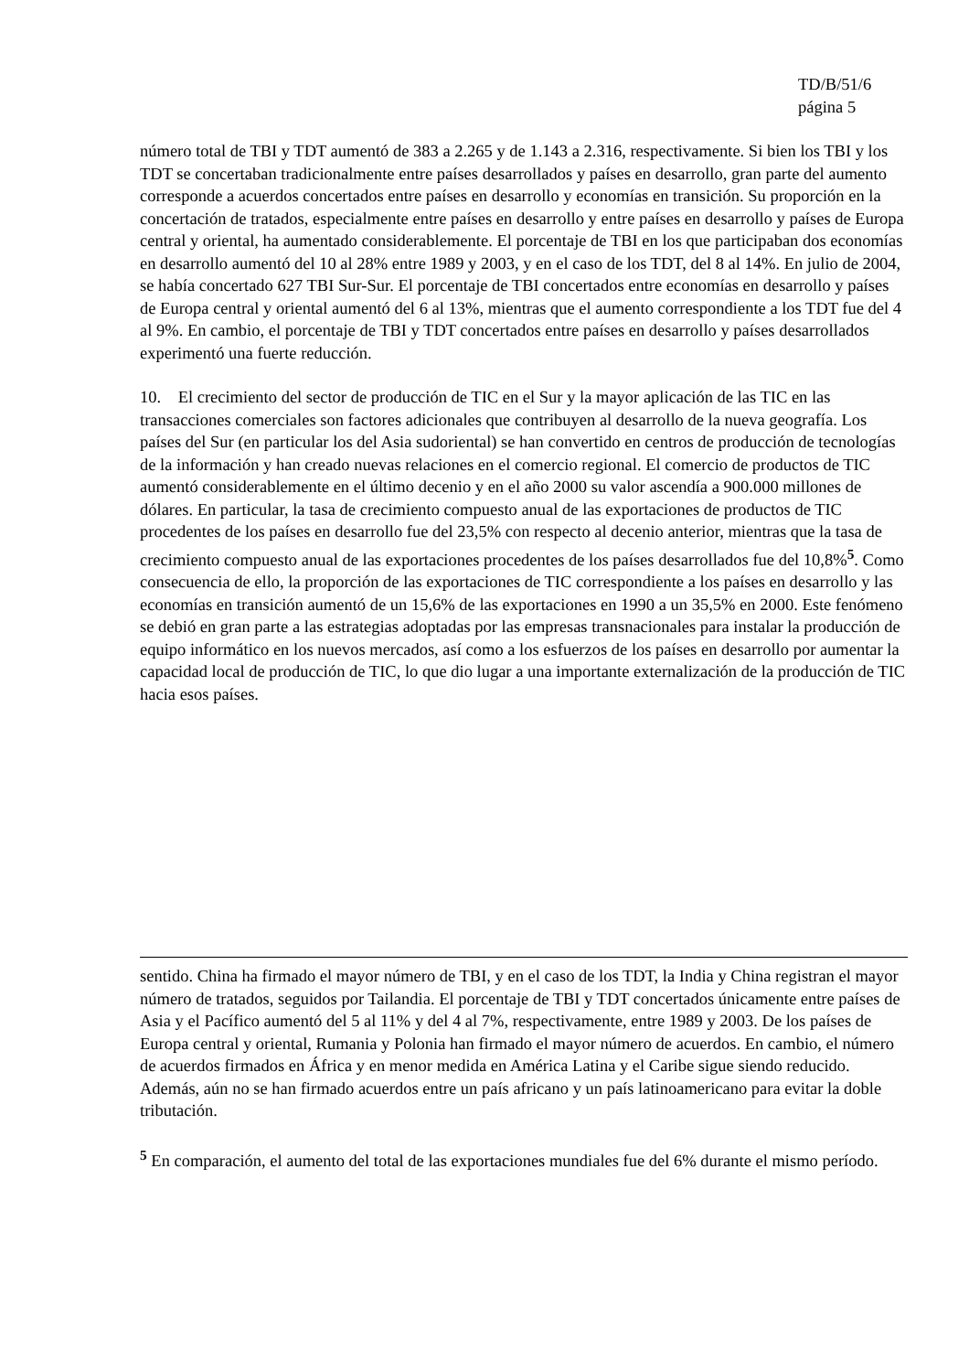TD/B/51/6
página 5
número total de TBI y TDT aumentó de 383 a 2.265 y de 1.143 a 2.316, respectivamente. Si bien los TBI y los TDT se concertaban tradicionalmente entre países desarrollados y países en desarrollo, gran parte del aumento corresponde a acuerdos concertados entre países en desarrollo y economías en transición. Su proporción en la concertación de tratados, especialmente entre países en desarrollo y entre países en desarrollo y países de Europa central y oriental, ha aumentado considerablemente. El porcentaje de TBI en los que participaban dos economías en desarrollo aumentó del 10 al 28% entre 1989 y 2003, y en el caso de los TDT, del 8 al 14%. En julio de 2004, se había concertado 627 TBI Sur-Sur. El porcentaje de TBI concertados entre economías en desarrollo y países de Europa central y oriental aumentó del 6 al 13%, mientras que el aumento correspondiente a los TDT fue del 4 al 9%. En cambio, el porcentaje de TBI y TDT concertados entre países en desarrollo y países desarrollados experimentó una fuerte reducción.
10. El crecimiento del sector de producción de TIC en el Sur y la mayor aplicación de las TIC en las transacciones comerciales son factores adicionales que contribuyen al desarrollo de la nueva geografía. Los países del Sur (en particular los del Asia sudoriental) se han convertido en centros de producción de tecnologías de la información y han creado nuevas relaciones en el comercio regional. El comercio de productos de TIC aumentó considerablemente en el último decenio y en el año 2000 su valor ascendía a 900.000 millones de dólares. En particular, la tasa de crecimiento compuesto anual de las exportaciones de productos de TIC procedentes de los países en desarrollo fue del 23,5% con respecto al decenio anterior, mientras que la tasa de crecimiento compuesto anual de las exportaciones procedentes de los países desarrollados fue del 10,8%<sup>5</sup>. Como consecuencia de ello, la proporción de las exportaciones de TIC correspondiente a los países en desarrollo y las economías en transición aumentó de un 15,6% de las exportaciones en 1990 a un 35,5% en 2000. Este fenómeno se debió en gran parte a las estrategias adoptadas por las empresas transnacionales para instalar la producción de equipo informático en los nuevos mercados, así como a los esfuerzos de los países en desarrollo por aumentar la capacidad local de producción de TIC, lo que dio lugar a una importante externalización de la producción de TIC hacia esos países.
sentido. China ha firmado el mayor número de TBI, y en el caso de los TDT, la India y China registran el mayor número de tratados, seguidos por Tailandia. El porcentaje de TBI y TDT concertados únicamente entre países de Asia y el Pacífico aumentó del 5 al 11% y del 4 al 7%, respectivamente, entre 1989 y 2003. De los países de Europa central y oriental, Rumania y Polonia han firmado el mayor número de acuerdos. En cambio, el número de acuerdos firmados en África y en menor medida en América Latina y el Caribe sigue siendo reducido. Además, aún no se han firmado acuerdos entre un país africano y un país latinoamericano para evitar la doble tributación.
<sup>5</sup> En comparación, el aumento del total de las exportaciones mundiales fue del 6% durante el mismo período.